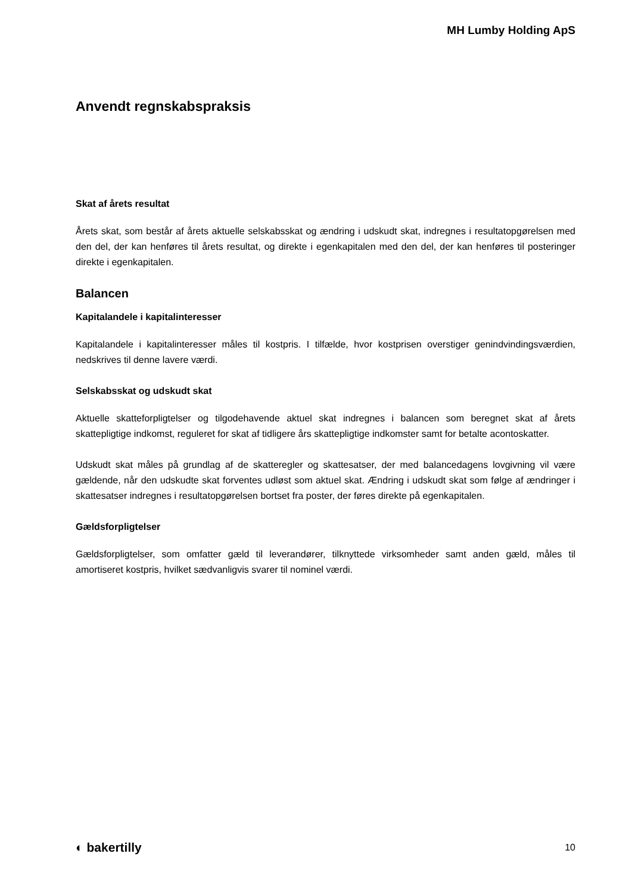MH Lumby Holding ApS
Anvendt regnskabspraksis
Skat af årets resultat
Årets skat, som består af årets aktuelle selskabsskat og ændring i udskudt skat, indregnes i resultatopgørelsen med den del, der kan henføres til årets resultat, og direkte i egenkapitalen med den del, der kan henføres til posteringer direkte i egenkapitalen.
Balancen
Kapitalandele i kapitalinteresser
Kapitalandele i kapitalinteresser måles til kostpris. I tilfælde, hvor kostprisen overstiger genindvindingsværdien, nedskrives til denne lavere værdi.
Selskabsskat og udskudt skat
Aktuelle skatteforpligtelser og tilgodehavende aktuel skat indregnes i balancen som beregnet skat af årets skattepligtige indkomst, reguleret for skat af tidligere års skattepligtige indkomster samt for betalte acontoskatter.
Udskudt skat måles på grundlag af de skatteregler og skattesatser, der med balancedagens lovgivning vil være gældende, når den udskudte skat forventes udløst som aktuel skat. Ændring i udskudt skat som følge af ændringer i skattesatser indregnes i resultatopgørelsen bortset fra poster, der føres direkte på egenkapitalen.
Gældsforpligtelser
Gældsforpligtelser, som omfatter gæld til leverandører, tilknyttede virksomheder samt anden gæld, måles til amortiseret kostpris, hvilket sædvanligvis svarer til nominel værdi.
◐ bakertilly 10